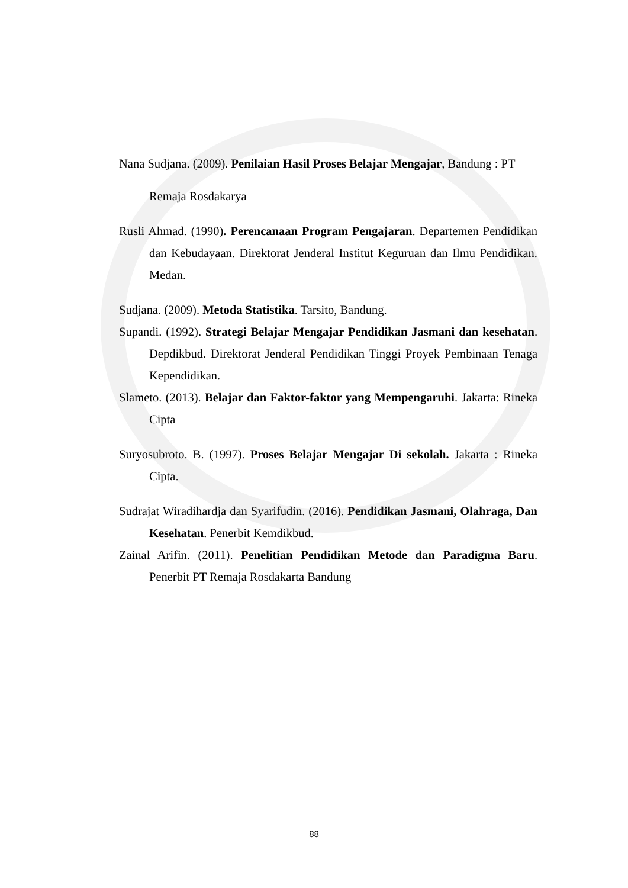Nana Sudjana. (2009). Penilaian Hasil Proses Belajar Mengajar, Bandung : PT
Remaja Rosdakarya
Rusli Ahmad. (1990). Perencanaan Program Pengajaran. Departemen Pendidikan dan Kebudayaan. Direktorat Jenderal Institut Keguruan dan Ilmu Pendidikan. Medan.
Sudjana. (2009). Metoda Statistika. Tarsito, Bandung.
Supandi. (1992). Strategi Belajar Mengajar Pendidikan Jasmani dan kesehatan. Depdikbud. Direktorat Jenderal Pendidikan Tinggi Proyek Pembinaan Tenaga Kependidikan.
Slameto. (2013). Belajar dan Faktor-faktor yang Mempengaruhi. Jakarta: Rineka Cipta
Suryosubroto. B. (1997). Proses Belajar Mengajar Di sekolah. Jakarta : Rineka Cipta.
Sudrajat Wiradihardja dan Syarifudin. (2016). Pendidikan Jasmani, Olahraga, Dan Kesehatan. Penerbit Kemdikbud.
Zainal Arifin. (2011). Penelitian Pendidikan Metode dan Paradigma Baru. Penerbit PT Remaja Rosdakarta Bandung
88